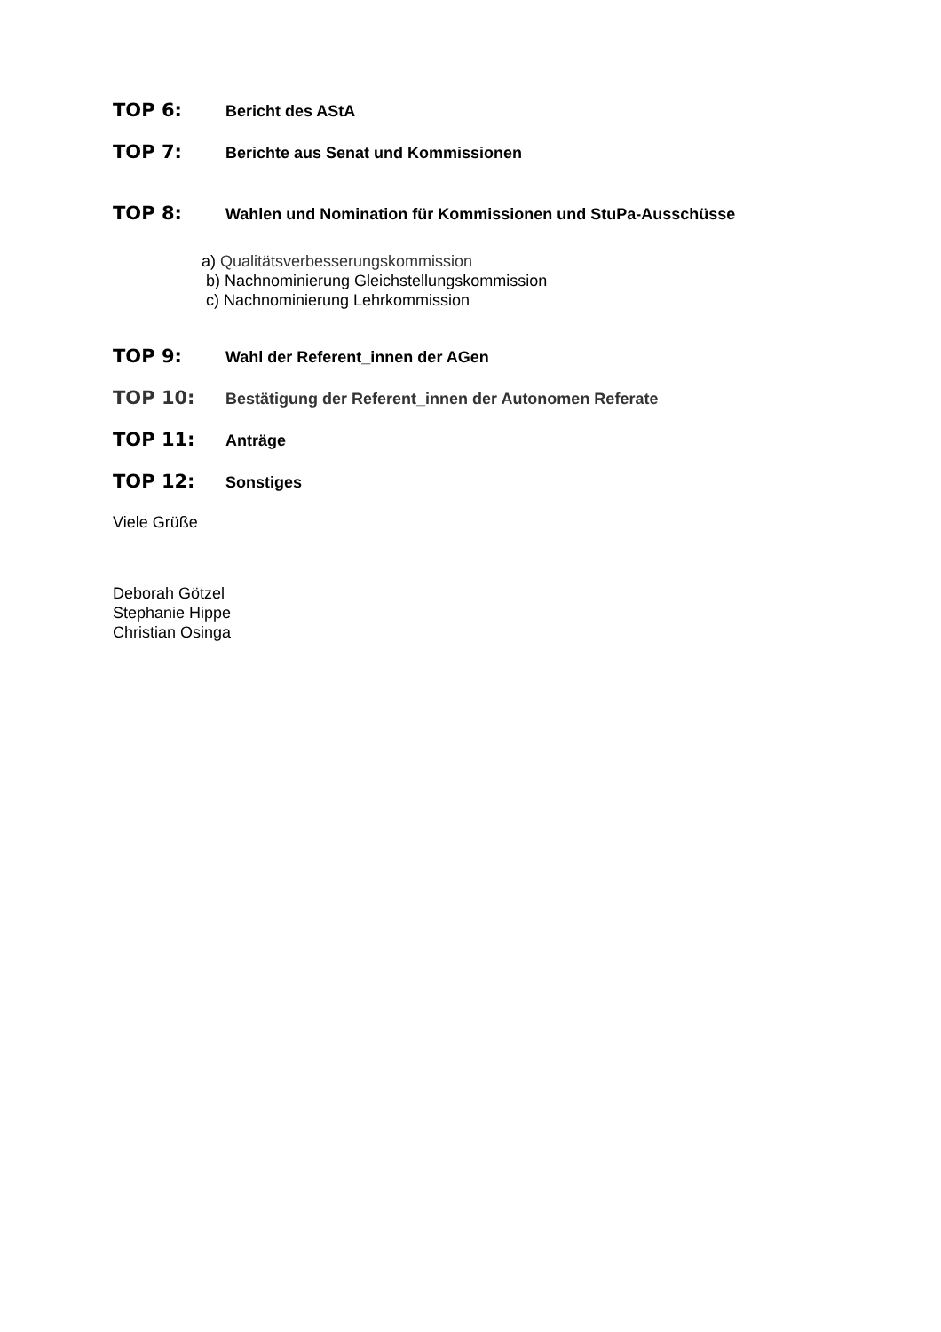TOP 6: Bericht des AStA
TOP 7: Berichte aus Senat und Kommissionen
TOP 8: Wahlen und Nomination für Kommissionen und StuPa-Ausschüsse
a) Qualitätsverbesserungskommission
b) Nachnominierung Gleichstellungskommission
c) Nachnominierung Lehrkommission
TOP 9: Wahl der Referent_innen der AGen
TOP 10: Bestätigung der Referent_innen der Autonomen Referate
TOP 11: Anträge
TOP 12: Sonstiges
Viele Grüße
Deborah Götzel
Stephanie Hippe
Christian Osinga